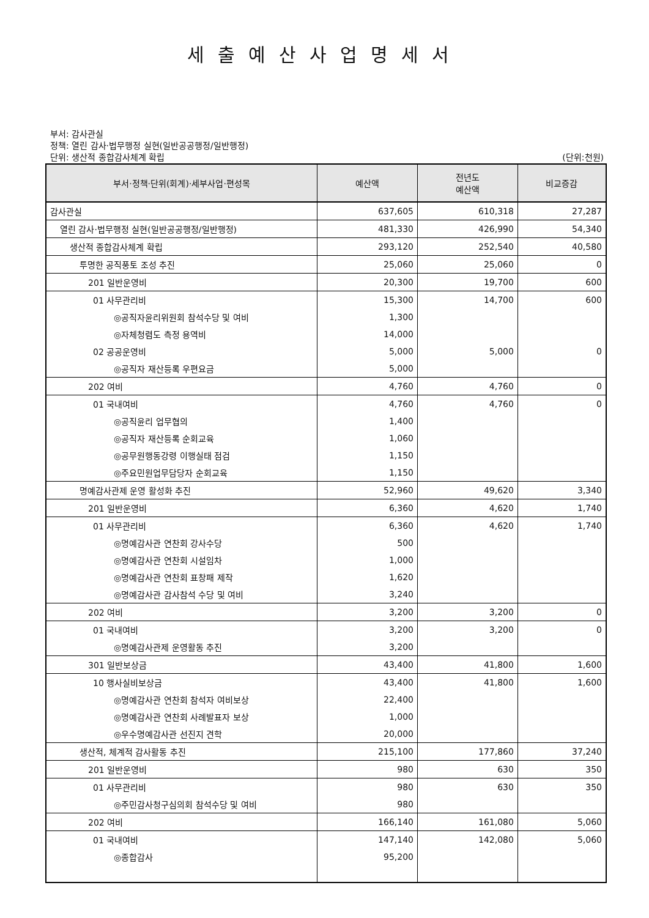세출예산사업명세서
부서: 감사관실
정책: 열린 감사·법무행정 실현(일반공공행정/일반행정)
단위: 생산적 종합감사체계 확립 (단위:천원)
| 부서·정책·단위(회계)·세부사업·편성목 | 예산액 | 전년도 예산액 | 비교증감 |
| --- | --- | --- | --- |
| 감사관실 | 637,605 | 610,318 | 27,287 |
| 열린 감사·법무행정 실현(일반공공행정/일반행정) | 481,330 | 426,990 | 54,340 |
| 생산적 종합감사체계 확립 | 293,120 | 252,540 | 40,580 |
| 투명한 공직풍토 조성 추진 | 25,060 | 25,060 | 0 |
| 201 일반운영비 | 20,300 | 19,700 | 600 |
| 01 사무관리비 | 15,300 | 14,700 | 600 |
| ◎공직자윤리위원회 참석수당 및 여비 | 1,300 | | |
| ◎자체청렴도 측정 용역비 | 14,000 | | |
| 02 공공운영비 | 5,000 | 5,000 | 0 |
| ◎공직자 재산등록 우편요금 | 5,000 | | |
| 202 여비 | 4,760 | 4,760 | 0 |
| 01 국내여비 | 4,760 | 4,760 | 0 |
| ◎공직윤리 업무협의 | 1,400 | | |
| ◎공직자 재산등록 순회교육 | 1,060 | | |
| ◎공무원행동강령 이행실태 점검 | 1,150 | | |
| ◎주요민원업무담당자 순회교육 | 1,150 | | |
| 명예감사관제 운영 활성화 추진 | 52,960 | 49,620 | 3,340 |
| 201 일반운영비 | 6,360 | 4,620 | 1,740 |
| 01 사무관리비 | 6,360 | 4,620 | 1,740 |
| ◎명예감사관 연찬회 강사수당 | 500 | | |
| ◎명예감사관 연찬회 시설임차 | 1,000 | | |
| ◎명예감사관 연찬회 표창패 제작 | 1,620 | | |
| ◎명예감사관 감사참석 수당 및 여비 | 3,240 | | |
| 202 여비 | 3,200 | 3,200 | 0 |
| 01 국내여비 | 3,200 | 3,200 | 0 |
| ◎명예감사관제 운영활동 추진 | 3,200 | | |
| 301 일반보상금 | 43,400 | 41,800 | 1,600 |
| 10 행사실비보상금 | 43,400 | 41,800 | 1,600 |
| ◎명예감사관 연찬회 참석자 여비보상 | 22,400 | | |
| ◎명예감사관 연찬회 사례발표자 보상 | 1,000 | | |
| ◎우수명예감사관 선진지 견학 | 20,000 | | |
| 생산적, 체계적 감사활동 추진 | 215,100 | 177,860 | 37,240 |
| 201 일반운영비 | 980 | 630 | 350 |
| 01 사무관리비 | 980 | 630 | 350 |
| ◎주민감사청구심의회 참석수당 및 여비 | 980 | | |
| 202 여비 | 166,140 | 161,080 | 5,060 |
| 01 국내여비 | 147,140 | 142,080 | 5,060 |
| ◎종합감사 | 95,200 | | |